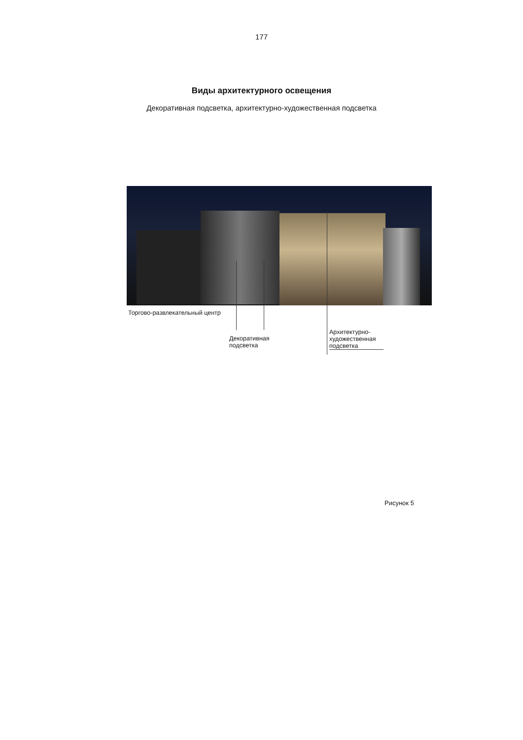177
Виды архитектурного освещения
Декоративная подсветка, архитектурно-художественная подсветка
Торгово-развлекательный центр
Декоративная
подсветка
Архитектурно-
художественная
подсветка
Рисунок 5